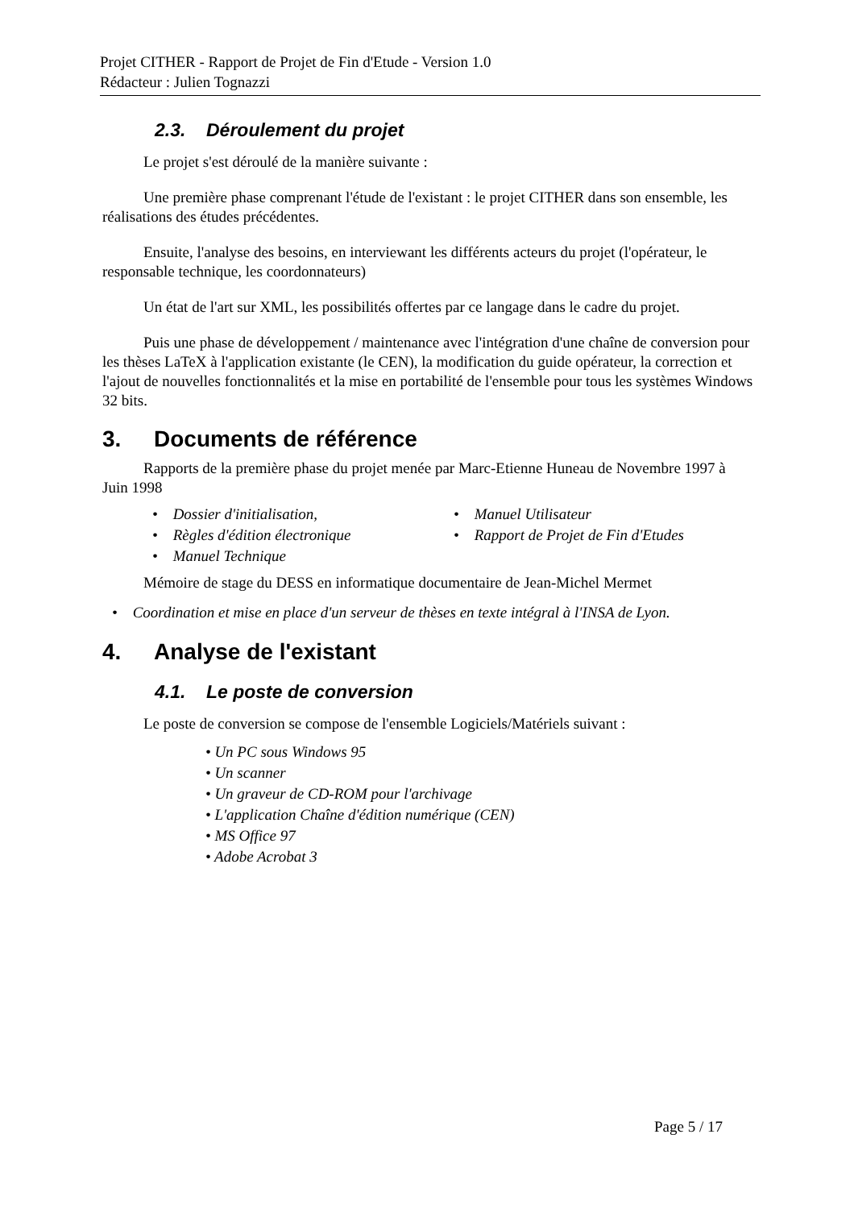Projet CITHER - Rapport de Projet de Fin d'Etude - Version 1.0
Rédacteur : Julien Tognazzi
2.3. Déroulement du projet
Le projet s'est déroulé de la manière suivante :
Une première phase comprenant l'étude de l'existant : le projet CITHER dans son ensemble, les réalisations des études précédentes.
Ensuite, l'analyse des besoins, en interviewant les différents acteurs du projet (l'opérateur, le responsable technique, les coordonnateurs)
Un état de l'art sur XML, les possibilités offertes par ce langage dans le cadre du projet.
Puis une phase de développement / maintenance avec l'intégration d'une chaîne de conversion pour les thèses LaTeX à l'application existante (le CEN), la modification du guide opérateur, la correction et l'ajout de nouvelles fonctionnalités et la mise en portabilité de l'ensemble pour tous les systèmes Windows 32 bits.
3. Documents de référence
Rapports de la première phase du projet menée par Marc-Etienne Huneau de Novembre 1997 à Juin 1998
• Dossier d'initialisation,
• Manuel Utilisateur
• Règles d'édition électronique
• Rapport de Projet de Fin d'Etudes
• Manuel Technique
Mémoire de stage du DESS en informatique documentaire de Jean-Michel Mermet
• Coordination et mise en place d'un serveur de thèses en texte intégral à l'INSA de Lyon.
4. Analyse de l'existant
4.1. Le poste de conversion
Le poste de conversion se compose de l'ensemble Logiciels/Matériels suivant :
• Un PC sous Windows 95
• Un scanner
• Un graveur de CD-ROM pour l'archivage
• L'application Chaîne d'édition numérique (CEN)
• MS Office 97
• Adobe Acrobat 3
Page 5 / 17